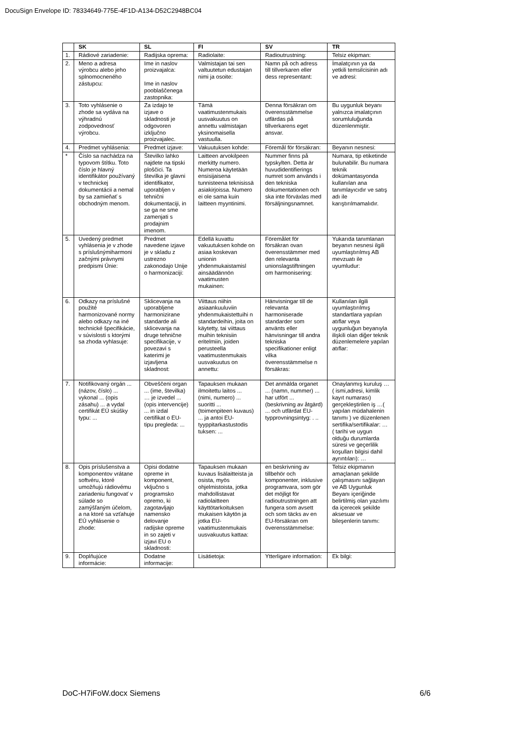DocuSign Envelope ID: 78334649-775E-4F1D-A134-D52C2948BC04
| | SK | SL | FI | SV | TR |
| --- | --- | --- | --- | --- | --- |
| 1. | Rádiové zariadenie: | Radijska oprema: | Radiolaite: | Radioutrustning: | Telsiz ekipman: |
| 2. | Meno a adresa výrobcu alebo jeho splnomocneného zástupcu: | Ime in naslov proizvajalca: Ime in naslov pooblaščenega zastopnika: | Valmistajan tai sen valtuutetun edustajan nimi ja osoite: | Namn på och adress till tillverkaren eller dess representant: | İmalatçının ya da yetkili temsilcisinin adı ve adresi: |
| 3. | Toto vyhlásenie o zhode sa vydáva na výhradnú zodpovednosť výrobcu. | Za izdajo te izjave o skladnosti je odgovoren izključno proizvajalec. | Tämä vaatimustenmukais uusvakuutus on annettu valmistajan yksinomaisella vastuulla. | Denna försäkran om överensstämmelse utfärdas på tillverkarens eget ansvar. | Bu uygunluk beyanı yalnızca imalatçının sorumluluğunda düzenlenmiştir. |
| 4. | Predmet vyhlásenia: | Predmet izjave: | Vakuutuksen kohde: | Föremål för försäkran: | Beyanın nesnesi: |
| * | Číslo sa nachádza na typovom štítku. Toto číslo je hlavný identifikátor používaný v technickej dokumentácii a nemal by sa zamieňať s obchodným menom. | Številko lahko najdete na tipski ploščici. Ta številka je glavni identifikator, uporabljen v tehnični dokumentaciji, in se ga ne sme zamenjati s prodajnim imenom. | Laitteen arvokilpeen merkitty numero. Numeroa käytetään ensisijaisena tunnisteena teknisissä asiakirjoissa. Numero ei ole sama kuin laitteen myyntinimi. | Nummer finns på typskylten. Detta är huvudidentifierings numret som används i den tekniska dokumentationen och ska inte förväxlas med försäljningsnamnet. | Numara, tip etiketinde bulunabilir. Bu numara teknik dokümantasyonda kullanılan ana tanımlayıcıdır ve satış adı ile karıştırılmamalıdır. |
| 5. | Uvedený predmet vyhlásenia je v zhode s príslušnýmiharmoni začnými právnymi predpismi Únie: | Predmet navedene izjave je v skladu z ustrezno zakonodajo Unije o harmonizaciji: | Edellä kuvattu vakuutuksen kohde on asiaa koskevan unionin yhdenmukaistamisl ainsäädännön vaatimusten mukainen: | Föremålet för försäkran ovan överensstämmer med den relevanta unionslagstiftningen om harmonisering: | Yukarıda tanımlanan beyanın nesnesi ilgili uyumlaştırılmış AB mevzuatı ile uyumludur: |
| 6. | Odkazy na príslušné použité harmonizované normy alebo odkazy na iné technické špecifikácie, v súvislosti s ktorými sa zhoda vyhlasuje: | Sklicevanja na uporabljene harmonizirane standarde ali sklicevanja na druge tehnične specifikacije, v povezavi s katerimi je izjavljena skladnost: | Viittaus niihin asiaankuuluviin yhdenmukaistettuihi n standardeihin, joita on käytetty, tai viittaus muihin teknisiin eritelmiin, joiden perusteella vaatimustenmukais uusvakuutus on annettu: | Hänvisningar till de relevanta harmoniserade standarder som använts eller hänvisningar till andra tekniska specifikationer enligt vilka överensstämmelse n försäkras: | Kullanılan ilgili uyumlaştırılmış standartlara yapılan atıflar veya uygunluğun beyanıyla ilişkili olan diğer teknik düzenlemelere yapılan atıflar: |
| 7. | Notifikovaný orgán ... (názov, číslo) ... vykonal ... (opis zásahu) ... a vydal certifikát EÚ skúšky typu: ... | Obveščeni organ ... (ime, številka) … je izvedel ... (opis intervencije) ... in izdal certifikat o EU-tipu pregleda: ... | Tapauksen mukaan ilmoitettu laitos ... (nimi, numero) ... suoritti ... (toimenpiteen kuvaus) ... ja antoi EU-tyyppitarkastustodis tuksen: ... | Det anmälda organet ... (namn, nummer) ... har utfört ... (beskrivning av åtgärd) ... och utfärdat EU-typprovningsintyg: . .. | Onaylanmış kuruluş … ( ismi,adresi, kimlik kayıt numarası) gerçekleştirilen iş …( yapılan müdahalenin tanımı ) ve düzenlenen sertifika/sertifikalar: … ( tarihi ve uygun olduğu durumlarda süresi ve geçerlilik koşulları bilgisi dahil ayrıntıları): … |
| 8. | Opis príslušenstva a komponentov vrátane softvéru, ktoré umožňujú rádiovému zariadeniu fungovať v súlade so zamýšľaným účelom, a na ktoré sa vzťahuje EÚ vyhlásenie o zhode: | Opisi dodatne opreme in komponent, vključno s programsko opremo, ki zagotavljajo namensko delovanje radijske opreme in so zajeti v izjavi EU o skladnosti: | Tapauksen mukaan kuvaus lisälaitteista ja osista, myös ohjelmistoista, jotka mahdollistavat radiolaitteen käyttötarkoituksen mukaisen käytön ja jotka EU-vaatimustenmukais uusvakuutus kattaa: | en beskrivning av tillbehör och komponenter, inklusive programvara, som gör det möjligt för radioutrustningen att fungera som avsett och som täcks av en EU-försäkran om överensstämmelse: | Telsiz ekipmanın amaçlanan şekilde çalışmasını sağlayan ve AB Uygunluk Beyanı içeriğinde belirtilmiş olan yazılımı da içerecek şekilde aksesuar ve bileşenlerin tanımı: |
| 9. | Doplňujúce informácie: | Dodatne informacije: | Lisätietoja: | Ytterligare information: | Ek bilgi: |
DoC-H7iFoW.docx Siemens 6/6